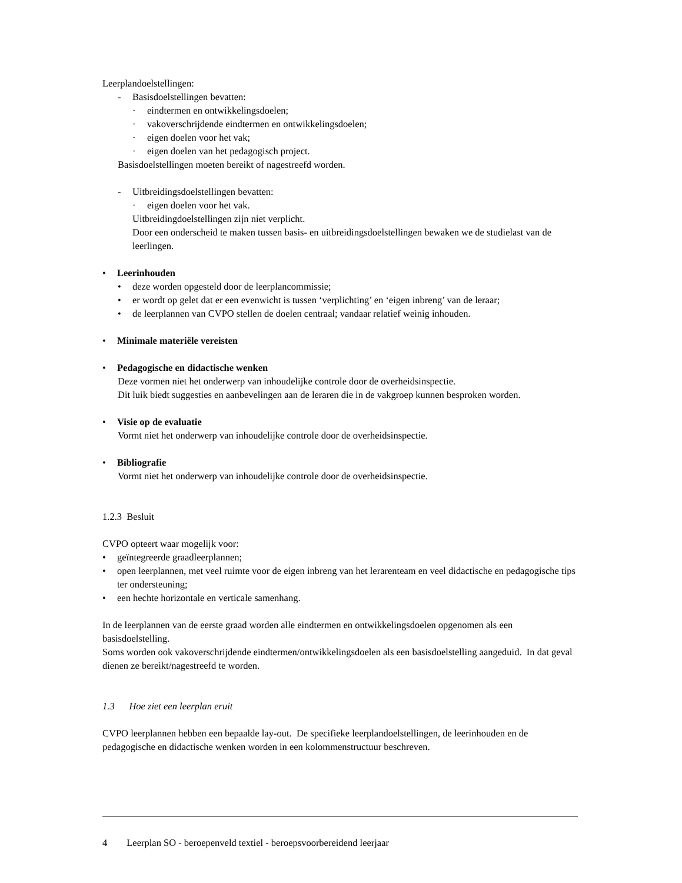Leerplandoelstellingen:
- Basisdoelstellingen bevatten:
· eindtermen en ontwikkelingsdoelen;
· vakoverschrijdende eindtermen en ontwikkelingsdoelen;
· eigen doelen voor het vak;
· eigen doelen van het pedagogisch project.
Basisdoelstellingen moeten bereikt of nagestreefd worden.
- Uitbreidingsdoelstellingen bevatten:
· eigen doelen voor het vak.
Uitbreidingdoelstellingen zijn niet verplicht.
Door een onderscheid te maken tussen basis- en uitbreidingsdoelstellingen bewaken we de studielast van de leerlingen.
• Leerinhouden
• deze worden opgesteld door de leerplancommissie;
• er wordt op gelet dat er een evenwicht is tussen ‘verplichting’ en ‘eigen inbreng’ van de leraar;
• de leerplannen van CVPO stellen de doelen centraal; vandaar relatief weinig inhouden.
• Minimale materiële vereisten
• Pedagogische en didactische wenken
Deze vormen niet het onderwerp van inhoudelijke controle door de overheidsinspectie.
Dit luik biedt suggesties en aanbevelingen aan de leraren die in de vakgroep kunnen besproken worden.
• Visie op de evaluatie
Vormt niet het onderwerp van inhoudelijke controle door de overheidsinspectie.
• Bibliografie
Vormt niet het onderwerp van inhoudelijke controle door de overheidsinspectie.
1.2.3 Besluit
CVPO opteert waar mogelijk voor:
• geïntegreerde graadleerplannen;
• open leerplannen, met veel ruimte voor de eigen inbreng van het lerarenteam en veel didactische en pedagogische tips ter ondersteuning;
• een hechte horizontale en verticale samenhang.
In de leerplannen van de eerste graad worden alle eindtermen en ontwikkelingsdoelen opgenomen als een basisdoelstelling.
Soms worden ook vakoverschrijdende eindtermen/ontwikkelingsdoelen als een basisdoelstelling aangeduid. In dat geval dienen ze bereikt/nagestreefd te worden.
1.3 Hoe ziet een leerplan eruit
CVPO leerplannen hebben een bepaalde lay-out. De specifieke leerplandoelstellingen, de leerinhouden en de pedagogische en didactische wenken worden in een kolommenstructuur beschreven.
4 Leerplan SO - beroepenveld textiel - beroepsvoorbereidend leerjaar